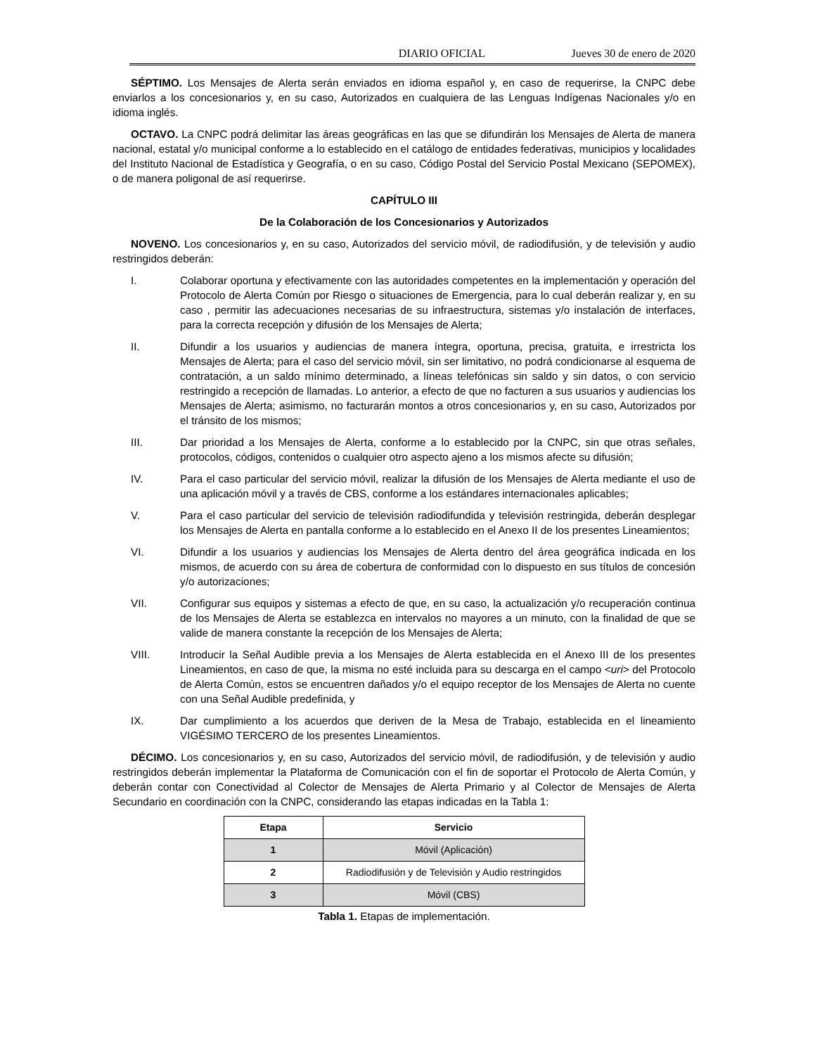DIARIO OFICIAL Jueves 30 de enero de 2020
SÉPTIMO. Los Mensajes de Alerta serán enviados en idioma español y, en caso de requerirse, la CNPC debe enviarlos a los concesionarios y, en su caso, Autorizados en cualquiera de las Lenguas Indígenas Nacionales y/o en idioma inglés.
OCTAVO. La CNPC podrá delimitar las áreas geográficas en las que se difundirán los Mensajes de Alerta de manera nacional, estatal y/o municipal conforme a lo establecido en el catálogo de entidades federativas, municipios y localidades del Instituto Nacional de Estadística y Geografía, o en su caso, Código Postal del Servicio Postal Mexicano (SEPOMEX), o de manera poligonal de así requerirse.
CAPÍTULO III
De la Colaboración de los Concesionarios y Autorizados
NOVENO. Los concesionarios y, en su caso, Autorizados del servicio móvil, de radiodifusión, y de televisión y audio restringidos deberán:
I. Colaborar oportuna y efectivamente con las autoridades competentes en la implementación y operación del Protocolo de Alerta Común por Riesgo o situaciones de Emergencia, para lo cual deberán realizar y, en su caso , permitir las adecuaciones necesarias de su infraestructura, sistemas y/o instalación de interfaces, para la correcta recepción y difusión de los Mensajes de Alerta;
II. Difundir a los usuarios y audiencias de manera íntegra, oportuna, precisa, gratuita, e irrestricta los Mensajes de Alerta; para el caso del servicio móvil, sin ser limitativo, no podrá condicionarse al esquema de contratación, a un saldo mínimo determinado, a líneas telefónicas sin saldo y sin datos, o con servicio restringido a recepción de llamadas. Lo anterior, a efecto de que no facturen a sus usuarios y audiencias los Mensajes de Alerta; asimismo, no facturarán montos a otros concesionarios y, en su caso, Autorizados por el tránsito de los mismos;
III. Dar prioridad a los Mensajes de Alerta, conforme a lo establecido por la CNPC, sin que otras señales, protocolos, códigos, contenidos o cualquier otro aspecto ajeno a los mismos afecte su difusión;
IV. Para el caso particular del servicio móvil, realizar la difusión de los Mensajes de Alerta mediante el uso de una aplicación móvil y a través de CBS, conforme a los estándares internacionales aplicables;
V. Para el caso particular del servicio de televisión radiodifundida y televisión restringida, deberán desplegar los Mensajes de Alerta en pantalla conforme a lo establecido en el Anexo II de los presentes Lineamientos;
VI. Difundir a los usuarios y audiencias los Mensajes de Alerta dentro del área geográfica indicada en los mismos, de acuerdo con su área de cobertura de conformidad con lo dispuesto en sus títulos de concesión y/o autorizaciones;
VII. Configurar sus equipos y sistemas a efecto de que, en su caso, la actualización y/o recuperación continua de los Mensajes de Alerta se establezca en intervalos no mayores a un minuto, con la finalidad de que se valide de manera constante la recepción de los Mensajes de Alerta;
VIII. Introducir la Señal Audible previa a los Mensajes de Alerta establecida en el Anexo III de los presentes Lineamientos, en caso de que, la misma no esté incluida para su descarga en el campo <uri> del Protocolo de Alerta Común, estos se encuentren dañados y/o el equipo receptor de los Mensajes de Alerta no cuente con una Señal Audible predefinida, y
IX. Dar cumplimiento a los acuerdos que deriven de la Mesa de Trabajo, establecida en el lineamiento VIGÉSIMO TERCERO de los presentes Lineamientos.
DÉCIMO. Los concesionarios y, en su caso, Autorizados del servicio móvil, de radiodifusión, y de televisión y audio restringidos deberán implementar la Plataforma de Comunicación con el fin de soportar el Protocolo de Alerta Común, y deberán contar con Conectividad al Colector de Mensajes de Alerta Primario y al Colector de Mensajes de Alerta Secundario en coordinación con la CNPC, considerando las etapas indicadas en la Tabla 1:
| Etapa | Servicio |
| --- | --- |
| 1 | Móvil (Aplicación) |
| 2 | Radiodifusión y de Televisión y Audio restringidos |
| 3 | Móvil (CBS) |
Tabla 1. Etapas de implementación.